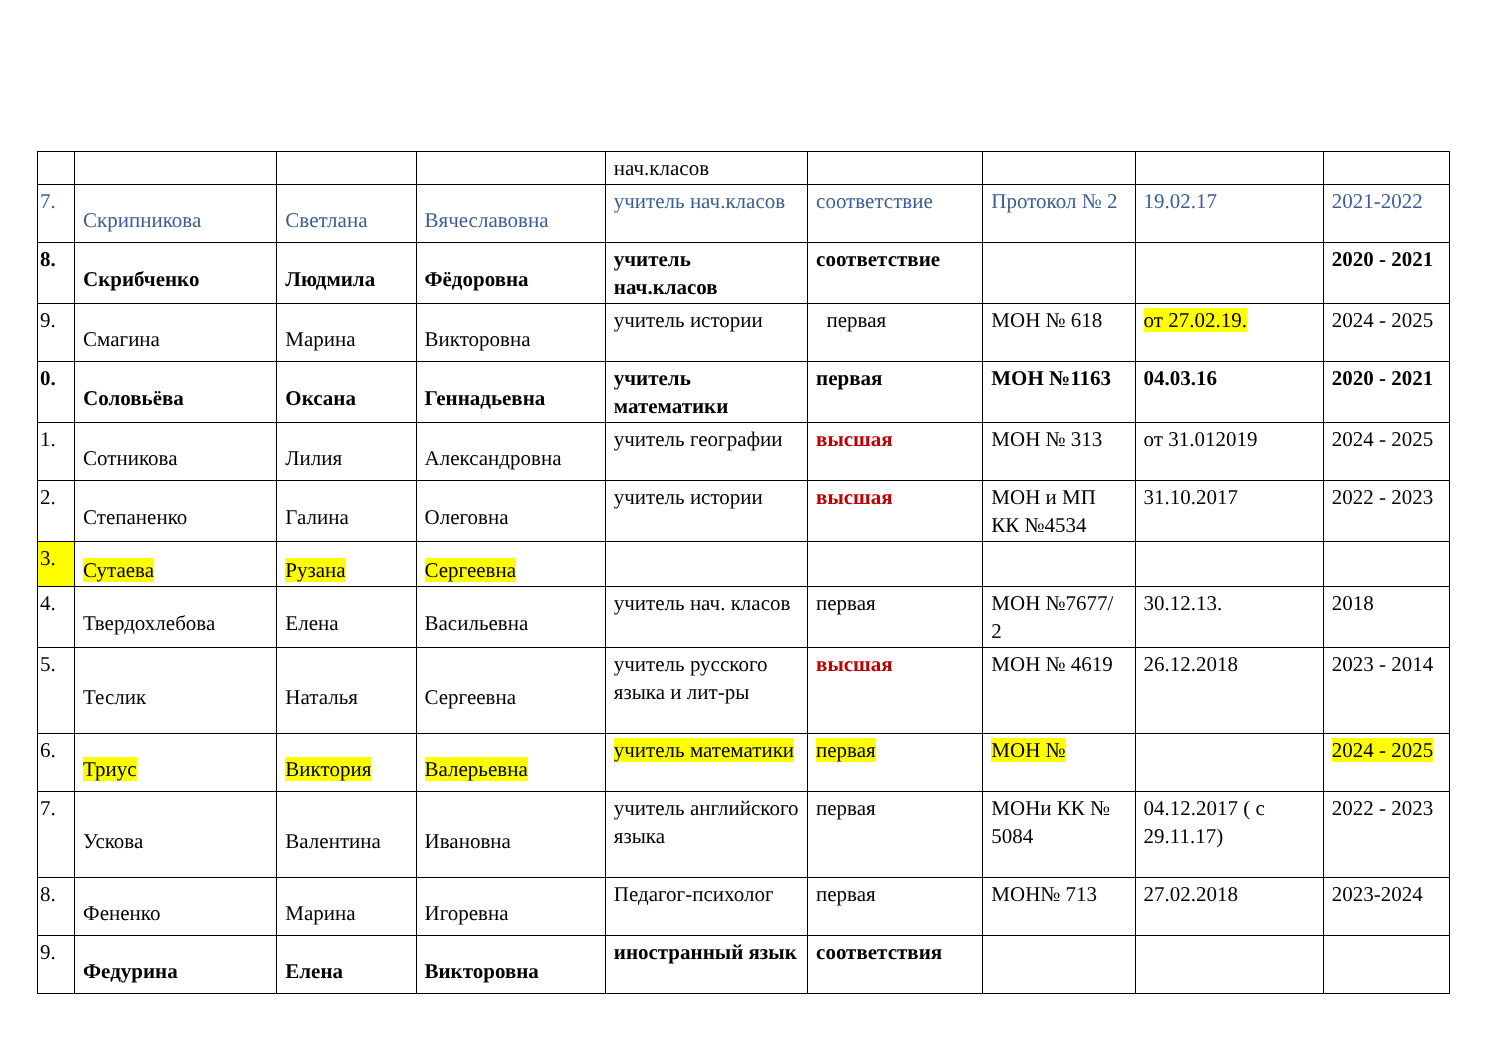| | | | | нач.класов | | | | |
| 7. | Скрипникова | Светлана | Вячеславовна | учитель нач.класов | соответствие | Протокол № 2 | 19.02.17 | 2021-2022 |
| 8. | Скрибченко | Людмила | Фёдоровна | учитель нач.класов | соответствие | | | 2020 - 2021 |
| 9. | Смагина | Марина | Викторовна | учитель истории | первая | МОН № 618 | от 27.02.19. | 2024 - 2025 |
| 0. | Соловьёва | Оксана | Геннадьевна | учитель математики | первая | МОН №1163 | 04.03.16 | 2020 - 2021 |
| 1. | Сотникова | Лилия | Александровна | учитель географии | высшая | МОН № 313 | от 31.012019 | 2024 - 2025 |
| 2. | Степаненко | Галина | Олеговна | учитель истории | высшая | МОН и МП КК №4534 | 31.10.2017 | 2022 - 2023 |
| 3. | Сутаева | Рузана | Сергеевна | | | | | |
| 4. | Твердохлебова | Елена | Васильевна | учитель нач. класов | первая | МОН №7677/ 2 | 30.12.13. | 2018 |
| 5. | Теслик | Наталья | Сергеевна | учитель русского языка и лит-ры | высшая | МОН № 4619 | 26.12.2018 | 2023 - 2014 |
| 6. | Триус | Виктория | Валерьевна | учитель математики | первая | МОН № | | 2024 - 2025 |
| 7. | Ускова | Валентина | Ивановна | учитель английского языка | первая | МОНи КК № 5084 | 04.12.2017 ( с 29.11.17) | 2022 - 2023 |
| 8. | Фененко | Марина | Игоревна | Педагог-психолог | первая | МОН№ 713 | 27.02.2018 | 2023-2024 |
| 9. | Федурина | Елена | Викторовна | иностранный язык | соответствия | | | |